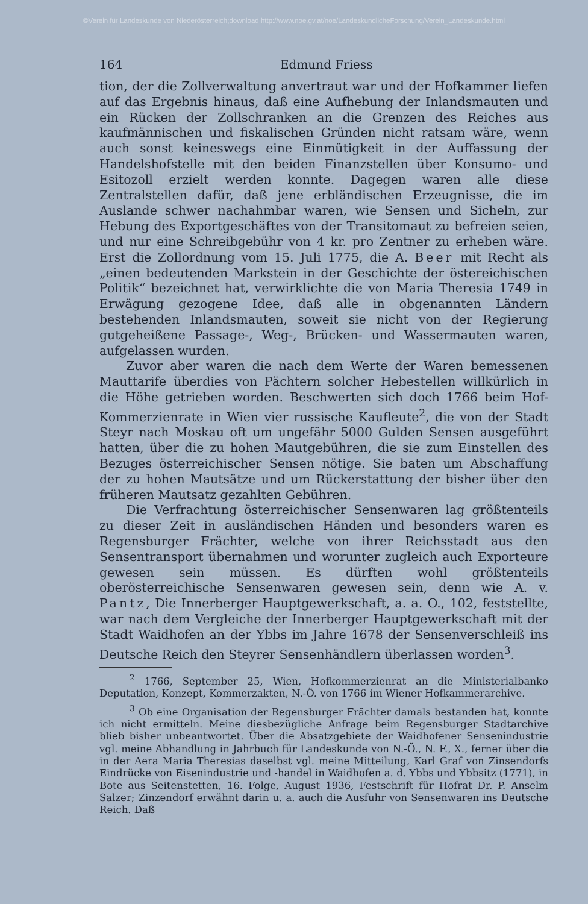©Verein für Landeskunde von Niederösterreich;download http://www.noe.gv.at/noe/LandeskundlicheForschung/Verein_Landeskunde.html
164 Edmund Friess
tion, der die Zollverwaltung anvertraut war und der Hofkammer liefen auf das Ergebnis hinaus, daß eine Aufhebung der Inlandsmauten und ein Rücken der Zollschranken an die Grenzen des Reiches aus kaufmännischen und fiskalischen Gründen nicht ratsam wäre, wenn auch sonst keineswegs eine Einmütigkeit in der Auffassung der Handelshofstelle mit den beiden Finanzstellen über Konsumo- und Esitozoll erzielt werden konnte. Dagegen waren alle diese Zentralstellen dafür, daß jene erbländischen Erzeugnisse, die im Auslande schwer nachahmbar waren, wie Sensen und Sicheln, zur Hebung des Exportgeschäftes von der Transitomaut zu befreien seien, und nur eine Schreibgebühr von 4 kr. pro Zentner zu erheben wäre. Erst die Zollordnung vom 15. Juli 1775, die A. Beer mit Recht als „einen bedeutenden Markstein in der Geschichte der östereichischen Politik“ bezeichnet hat, verwirklichte die von Maria Theresia 1749 in Erwägung gezogene Idee, daß alle in obgenannten Ländern bestehenden Inlandsmauten, soweit sie nicht von der Regierung gutgeheißene Passage-, Weg-, Brücken- und Wassermauten waren, aufgelassen wurden.
Zuvor aber waren die nach dem Werte der Waren bemessenen Mauttarife überdies von Pächtern solcher Hebestellen willkürlich in die Höhe getrieben worden. Beschwerten sich doch 1766 beim Hof-Kommerzienrate in Wien vier russische Kaufleute<sup>2</sup>, die von der Stadt Steyr nach Moskau oft um ungefähr 5000 Gulden Sensen ausgeführt hatten, über die zu hohen Mautgebühren, die sie zum Einstellen des Bezuges österreichischer Sensen nötige. Sie baten um Abschaffung der zu hohen Mautsätze und um Rückerstattung der bisher über den früheren Mautsatz gezahlten Gebühren.
Die Verfrachtung österreichischer Sensenwaren lag größtenteils zu dieser Zeit in ausländischen Händen und besonders waren es Regensburger Frächter, welche von ihrer Reichsstadt aus den Sensentransport übernahmen und worunter zugleich auch Exporteure gewesen sein müssen. Es dürften wohl größtenteils oberösterreichische Sensenwaren gewesen sein, denn wie A. v. Pantz, Die Innerberger Hauptgewerkschaft, a. a. O., 102, feststellte, war nach dem Vergleiche der Innerberger Hauptgewerkschaft mit der Stadt Waidhofen an der Ybbs im Jahre 1678 der Sensenverschleiß ins Deutsche Reich den Steyrer Sensenhändlern überlassen worden<sup>3</sup>.
<sup>2</sup> 1766, September 25, Wien, Hofkommerzienrat an die Ministerialbanko Deputation, Konzept, Kommerzakten, N.-Ö. von 1766 im Wiener Hofkammerarchive.
<sup>3</sup> Ob eine Organisation der Regensburger Frächter damals bestanden hat, konnte ich nicht ermitteln. Meine diesbezügliche Anfrage beim Regensburger Stadtarchive blieb bisher unbeantwortet. Über die Absatzgebiete der Waidhofener Sensenindustrie vgl. meine Abhandlung in Jahrbuch für Landeskunde von N.-Ö., N. F., X., ferner über die in der Aera Maria Theresias daselbst vgl. meine Mitteilung, Karl Graf von Zinsendorfs Eindrücke von Eisenindustrie und -handel in Waidhofen a. d. Ybbs und Ybbsitz (1771), in Bote aus Seitenstetten, 16. Folge, August 1936, Festschrift für Hofrat Dr. P. Anselm Salzer; Zinzendorf erwähnt darin u. a. auch die Ausfuhr von Sensenwaren ins Deutsche Reich. Daß